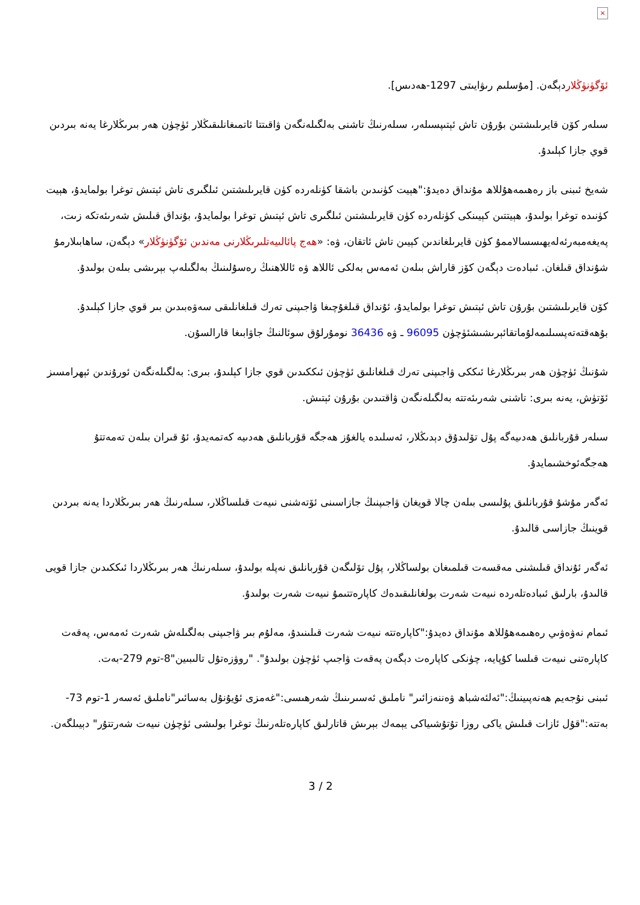×
ئۆگۈنۈڭلاردېگەن. [مۇسلىم رىۋايىتى 1297-ھەدىس].
سىلەر كۆن قايرىلىشتىن بۇرۇن تاش ئېتىپسىلەر، سىلەرنىڭ تاشنى بەلگىلەنگەن ۋاقىتتا ئاتمىغانلىقىڭلار ئۈچۈن ھەر بىرىڭلارغا يەنە بىردىن قوي جازا كېلىدۇ.
شەيخ ئىبنى باز رەھىمەھۇللاھ مۇنداق دەيدۇ:"ھېيت كۈنىدىن باشقا كۈنلەردە كۈن قايرىلىشتىن ئىلگىرى تاش ئېتىش توغرا بولمايدۇ، ھېيت كۈنىدە توغرا بولىدۇ، ھېيتتىن كېيىنكى كۈنلەردە كۈن قايرىلىشتىن ئىلگىرى تاش ئېتىش توغرا بولمايدۇ، بۇنداق قىلىش شەرىئەتكە زىت، پەيغەمبەرئەلەيھىسسالاممۇ كۈن قايرىلغاندىن كېيىن تاش ئاتقان، ۋە: «ھەج پائالىيەتلىرىڭلارنى مەندىن ئۆگۈنۈڭلار» دېگەن، ساھابىلارمۇ شۇنداق قىلغان. ئىبادەت دېگەن كۆز قاراش بىلەن ئەمەس بەلكى ئاللاھ ۋە ئاللاھنىڭ رەسۇلىنىڭ بەلگىلەپ بېرىشى بىلەن بولىدۇ.
كۆن قايرىلىشتىن بۇرۇن تاش ئېتىش توغرا بولمايدۇ، ئۇنداق قىلغۇچىغا ۋاجىپنى تەرك قىلغانلىقى سەۋەبىدىن بىر قوي جازا كېلىدۇ. بۇھەقتەتەپسىلىمەلۇماتقائېرىشىشئۈچۈن 96095 ـ ۋە 36436 نومۇرلۇق سوئالنىڭ جاۋابىغا قارالسۇن.
شۇنىڭ ئۈچۈن ھەر بىرىڭلارغا ئىككى ۋاجىپنى تەرك قىلغانلىق ئۈچۈن ئىككىدىن قوي جازا كېلىدۇ، بىرى: بەلگىلەنگەن ئورۇندىن ئېھرامسىز ئۆتۈش، يەنە بىرى: تاشنى شەرىئەتتە بەلگىلەنگەن ۋاقتىدىن بۇرۇن ئېتىش.
سىلەر قۇربانلىق ھەدىيەگە پۇل تۆلىدۇق دېدىڭلار، ئەسلىدە يالغۇز ھەجگە قۇربانلىق ھەدىيە كەتمەيدۇ، ئۇ قىران بىلەن تەمەتتۇ ھەجگەئوخشىمايدۇ.
ئەگەر مۇشۇ قۇربانلىق پۇلىسى بىلەن چالا قويغان ۋاجىپنىڭ جازاسىنى ئۆتەشنى نىيەت قىلساڭلار، سىلەرنىڭ ھەر بىرىڭلاردا يەنە بىردىن قوينىڭ جازاسى قالىدۇ.
ئەگەر ئۇنداق قىلىشنى مەقسەت قىلمىغان بولساڭلار، پۇل تۆلىگەن قۇربانلىق نەپلە بولىدۇ، سىلەرنىڭ ھەر بىرىڭلاردا ئىككىدىن جازا قويى قالىدۇ، بارلىق ئىبادەتلەردە نىيەت شەرت بولغانلىقىدەك كاپارەتتىمۇ نىيەت شەرت بولىدۇ.
ئىمام نەۋەۋىي رەھىمەھۇللاھ مۇنداق دەيدۇ:"كاپارەتتە نىيەت شەرت قىلىنىدۇ، مەلۇم بىر ۋاجىپنى بەلگىلەش شەرت ئەمەس، پەقەت كاپارەتنى نىيەت قىلسا كۇپايە، چۈنكى كاپارەت دېگەن پەقەت ۋاجىپ ئۈچۈن بولىدۇ". "روۋزەتۇل تالىبىين"8-توم 279-بەت.
ئىبنى نۇجەيم ھەنەپىينىڭ:"ئەلئەشباھ ۋەننەزائىر" ناملىق ئەسىرىنىڭ شەرھىسى:"غەمزى ئۇيۇنۇل بەسائىر"ناملىق ئەسەر 1-توم 73-بەتتە:"قۇل ئازات قىلىش ياكى روزا تۇتۇشىياكى يېمەك بېرىش قاتارلىق كاپارەتلەرنىڭ توغرا بولىشى ئۈچۈن نىيەت شەرتتۇر" دېيىلگەن.
3 / 2